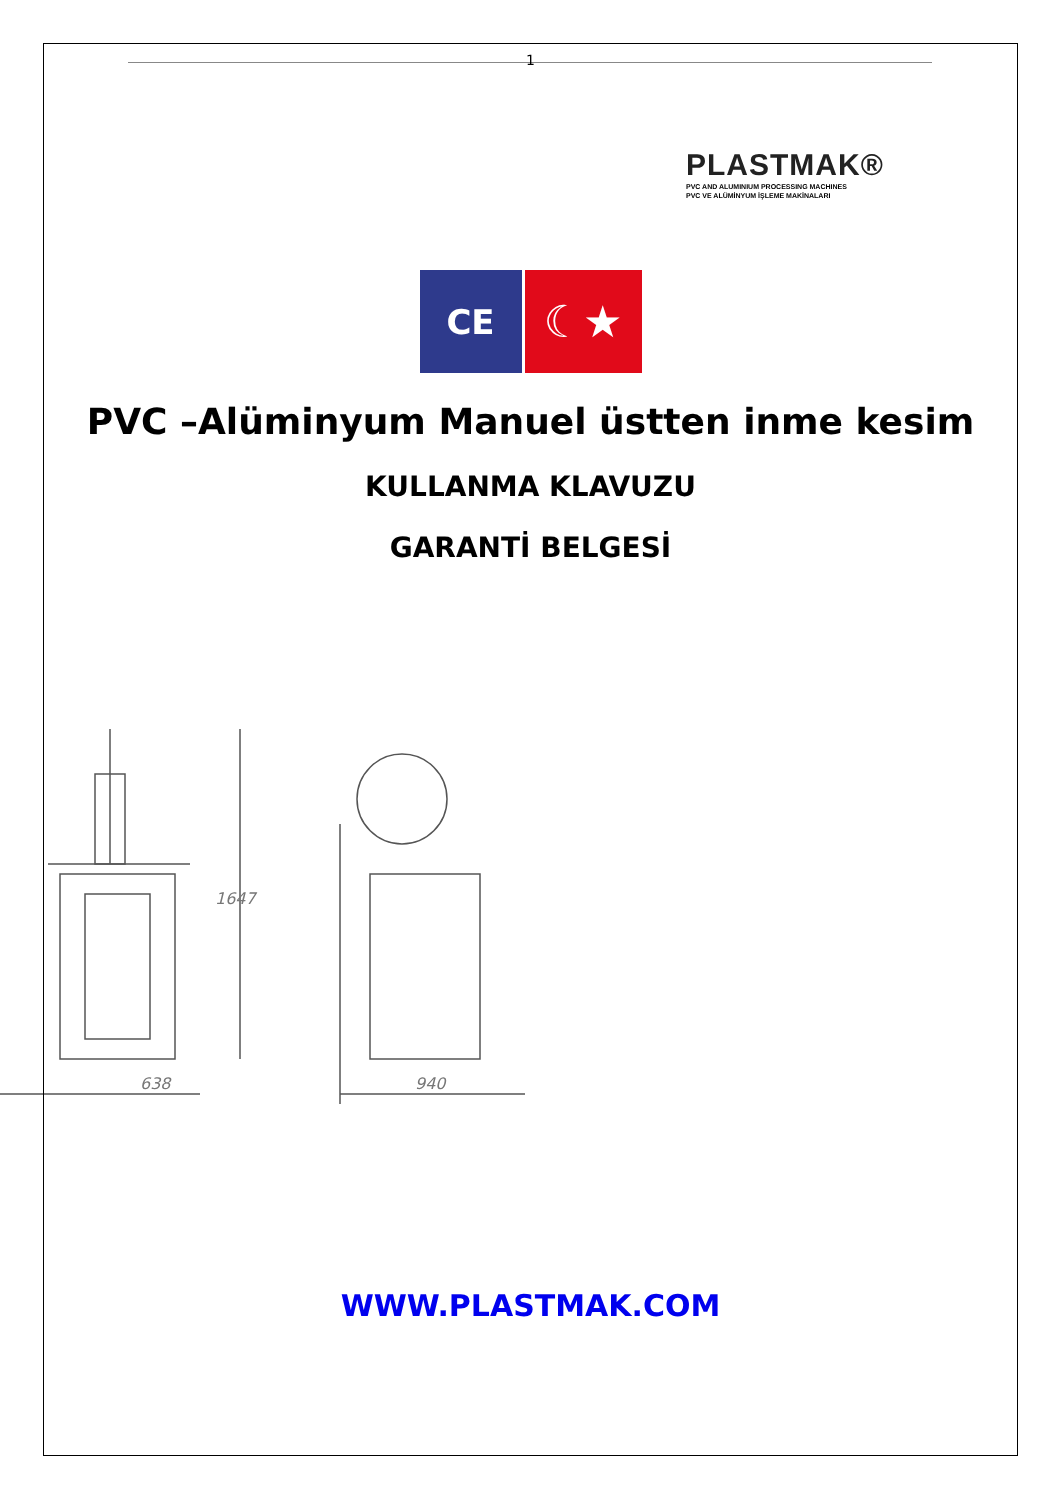1
PLASTMAK®
PVC AND ALUMINIUM PROCESSING MACHINES
PVC VE ALÜMİNYUM İŞLEME MAKİNALARI
CE
☾★
PVC –Alüminyum Manuel üstten inme kesim
KULLANMA KLAVUZU
GARANTİ BELGESİ
638
1647
940
WWW.PLASTMAK.COM